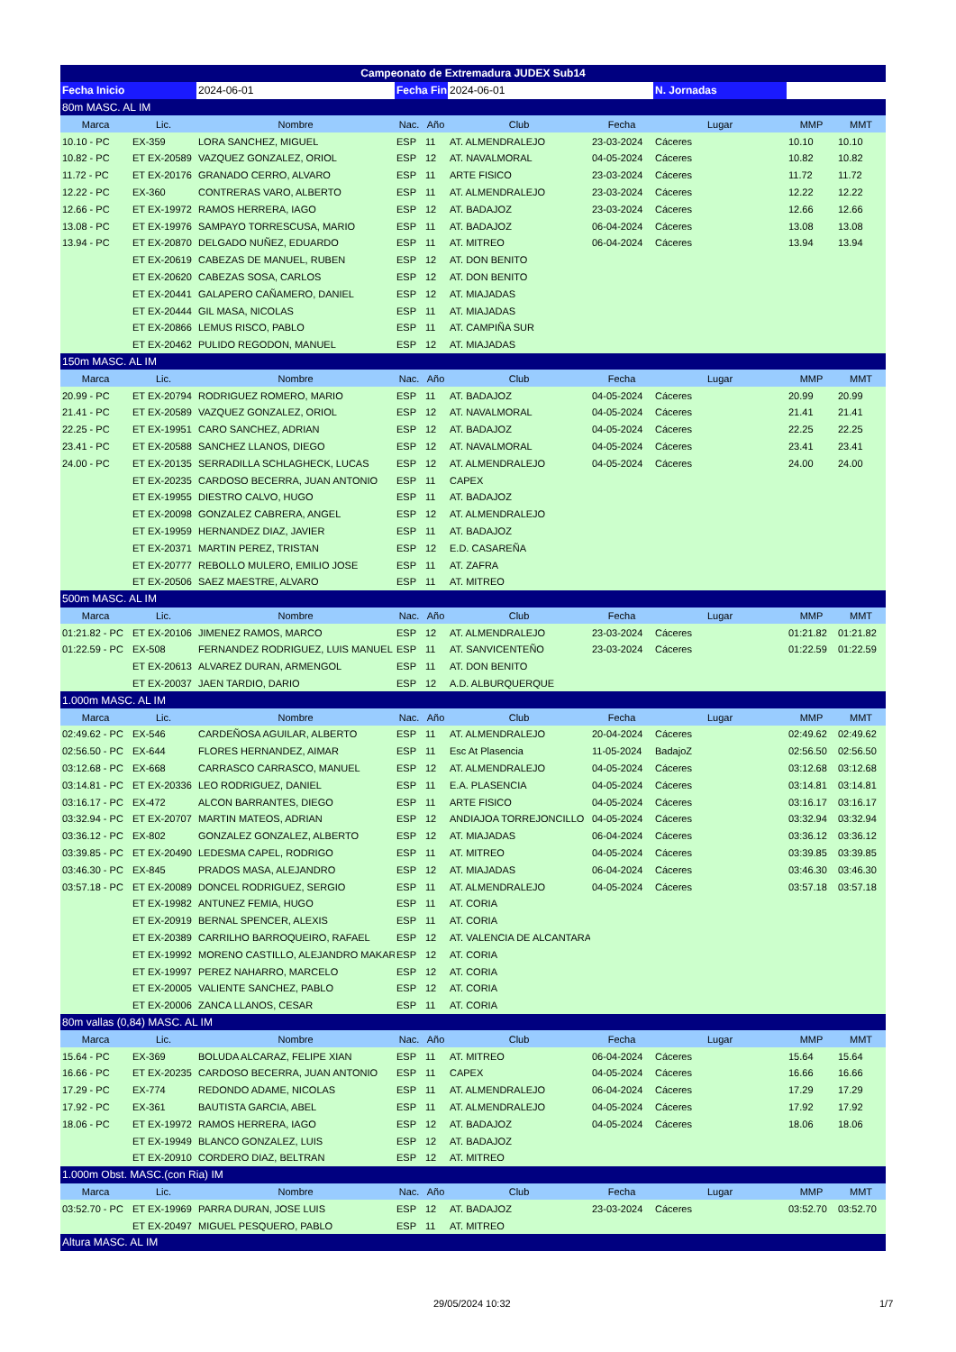| Campeonato de Extremadura JUDEX Sub14 | | | | | | | | | |
| Fecha Inicio | | 2024-06-01 | Fecha Fin | | 2024-06-01 | | N. Jornadas | | |
| 80m MASC. AL IM | | | | | | | | | |
| Marca | Lic. | Nombre | Nac. | Año | Club | Fecha | Lugar | MMP | MMT |
| 10.10 - PC | EX-359 | LORA SANCHEZ, MIGUEL | ESP | 11 | AT. ALMENDRALEJO | 23-03-2024 | Cáceres | 10.10 | 10.10 |
| 10.82 - PC | ET EX-20589 | VAZQUEZ GONZALEZ, ORIOL | ESP | 12 | AT. NAVALMORAL | 04-05-2024 | Cáceres | 10.82 | 10.82 |
| 11.72 - PC | ET EX-20176 | GRANADO CERRO, ALVARO | ESP | 11 | ARTE FISICO | 23-03-2024 | Cáceres | 11.72 | 11.72 |
| 12.22 - PC | EX-360 | CONTRERAS VARO, ALBERTO | ESP | 11 | AT. ALMENDRALEJO | 23-03-2024 | Cáceres | 12.22 | 12.22 |
| 12.66 - PC | ET EX-19972 | RAMOS HERRERA, IAGO | ESP | 12 | AT. BADAJOZ | 23-03-2024 | Cáceres | 12.66 | 12.66 |
| 13.08 - PC | ET EX-19976 | SAMPAYO TORRESCUSA, MARIO | ESP | 11 | AT. BADAJOZ | 06-04-2024 | Cáceres | 13.08 | 13.08 |
| 13.94 - PC | ET EX-20870 | DELGADO NUÑEZ, EDUARDO | ESP | 11 | AT. MITREO | 06-04-2024 | Cáceres | 13.94 | 13.94 |
| | ET EX-20619 | CABEZAS DE MANUEL, RUBEN | ESP | 12 | AT. DON BENITO | | | | |
| | ET EX-20620 | CABEZAS SOSA, CARLOS | ESP | 12 | AT. DON BENITO | | | | |
| | ET EX-20441 | GALAPERO CAÑAMERO, DANIEL | ESP | 12 | AT. MIAJADAS | | | | |
| | ET EX-20444 | GIL MASA, NICOLAS | ESP | 11 | AT. MIAJADAS | | | | |
| | ET EX-20866 | LEMUS RISCO, PABLO | ESP | 11 | AT. CAMPIÑA SUR | | | | |
| | ET EX-20462 | PULIDO REGODON, MANUEL | ESP | 12 | AT. MIAJADAS | | | | |
| 150m MASC. AL IM | | | | | | | | | |
| Marca | Lic. | Nombre | Nac. | Año | Club | Fecha | Lugar | MMP | MMT |
| 20.99 - PC | ET EX-20794 | RODRIGUEZ ROMERO, MARIO | ESP | 11 | AT. BADAJOZ | 04-05-2024 | Cáceres | 20.99 | 20.99 |
| 21.41 - PC | ET EX-20589 | VAZQUEZ GONZALEZ, ORIOL | ESP | 12 | AT. NAVALMORAL | 04-05-2024 | Cáceres | 21.41 | 21.41 |
| 22.25 - PC | ET EX-19951 | CARO SANCHEZ, ADRIAN | ESP | 12 | AT. BADAJOZ | 04-05-2024 | Cáceres | 22.25 | 22.25 |
| 23.41 - PC | ET EX-20588 | SANCHEZ LLANOS, DIEGO | ESP | 12 | AT. NAVALMORAL | 04-05-2024 | Cáceres | 23.41 | 23.41 |
| 24.00 - PC | ET EX-20135 | SERRADILLA SCHLAGHECK, LUCAS | ESP | 12 | AT. ALMENDRALEJO | 04-05-2024 | Cáceres | 24.00 | 24.00 |
| | ET EX-20235 | CARDOSO BECERRA, JUAN ANTONIO | ESP | 11 | CAPEX | | | | |
| | ET EX-19955 | DIESTRO CALVO, HUGO | ESP | 11 | AT. BADAJOZ | | | | |
| | ET EX-20098 | GONZALEZ CABRERA, ANGEL | ESP | 12 | AT. ALMENDRALEJO | | | | |
| | ET EX-19959 | HERNANDEZ DIAZ, JAVIER | ESP | 11 | AT. BADAJOZ | | | | |
| | ET EX-20371 | MARTIN PEREZ, TRISTAN | ESP | 12 | E.D. CASAREÑA | | | | |
| | ET EX-20777 | REBOLLO MULERO, EMILIO JOSE | ESP | 11 | AT. ZAFRA | | | | |
| | ET EX-20506 | SAEZ MAESTRE, ALVARO | ESP | 11 | AT. MITREO | | | | |
| 500m MASC. AL IM | | | | | | | | | |
| Marca | Lic. | Nombre | Nac. | Año | Club | Fecha | Lugar | MMP | MMT |
| 01:21.82 - PC | ET EX-20106 | JIMENEZ RAMOS, MARCO | ESP | 12 | AT. ALMENDRALEJO | 23-03-2024 | Cáceres | 01:21.82 | 01:21.82 |
| 01:22.59 - PC | EX-508 | FERNANDEZ RODRIGUEZ, LUIS MANUEL | ESP | 11 | AT. SANVICENTEÑO | 23-03-2024 | Cáceres | 01:22.59 | 01:22.59 |
| | ET EX-20613 | ALVAREZ DURAN, ARMENGOL | ESP | 11 | AT. DON BENITO | | | | |
| | ET EX-20037 | JAEN TARDIO, DARIO | ESP | 12 | A.D. ALBURQUERQUE | | | | |
| 1.000m MASC. AL IM | | | | | | | | | |
| Marca | Lic. | Nombre | Nac. | Año | Club | Fecha | Lugar | MMP | MMT |
| 02:49.62 - PC | EX-546 | CARDEÑOSA AGUILAR, ALBERTO | ESP | 11 | AT. ALMENDRALEJO | 20-04-2024 | Cáceres | 02:49.62 | 02:49.62 |
| 02:56.50 - PC | EX-644 | FLORES HERNANDEZ, AIMAR | ESP | 11 | Esc At Plasencia | 11-05-2024 | BadajoZ | 02:56.50 | 02:56.50 |
| 03:12.68 - PC | EX-668 | CARRASCO CARRASCO, MANUEL | ESP | 12 | AT. ALMENDRALEJO | 04-05-2024 | Cáceres | 03:12.68 | 03:12.68 |
| 03:14.81 - PC | ET EX-20336 | LEO RODRIGUEZ, DANIEL | ESP | 11 | E.A. PLASENCIA | 04-05-2024 | Cáceres | 03:14.81 | 03:14.81 |
| 03:16.17 - PC | EX-472 | ALCON BARRANTES, DIEGO | ESP | 11 | ARTE FISICO | 04-05-2024 | Cáceres | 03:16.17 | 03:16.17 |
| 03:32.94 - PC | ET EX-20707 | MARTIN MATEOS, ADRIAN | ESP | 12 | ANDIAJOA TORREJONCILLO | 04-05-2024 | Cáceres | 03:32.94 | 03:32.94 |
| 03:36.12 - PC | EX-802 | GONZALEZ GONZALEZ, ALBERTO | ESP | 12 | AT. MIAJADAS | 06-04-2024 | Cáceres | 03:36.12 | 03:36.12 |
| 03:39.85 - PC | ET EX-20490 | LEDESMA CAPEL, RODRIGO | ESP | 11 | AT. MITREO | 04-05-2024 | Cáceres | 03:39.85 | 03:39.85 |
| 03:46.30 - PC | EX-845 | PRADOS MASA, ALEJANDRO | ESP | 12 | AT. MIAJADAS | 06-04-2024 | Cáceres | 03:46.30 | 03:46.30 |
| 03:57.18 - PC | ET EX-20089 | DONCEL RODRIGUEZ, SERGIO | ESP | 11 | AT. ALMENDRALEJO | 04-05-2024 | Cáceres | 03:57.18 | 03:57.18 |
| | ET EX-19982 | ANTUNEZ FEMIA, HUGO | ESP | 11 | AT. CORIA | | | | |
| | ET EX-20919 | BERNAL SPENCER, ALEXIS | ESP | 11 | AT. CORIA | | | | |
| | ET EX-20389 | CARRILHO BARROQUEIRO, RAFAEL | ESP | 12 | AT. VALENCIA DE ALCANTARA | | | | |
| | ET EX-19992 | MORENO CASTILLO, ALEJANDRO MAKAR | ESP | 12 | AT. CORIA | | | | |
| | ET EX-19997 | PEREZ NAHARRO, MARCELO | ESP | 12 | AT. CORIA | | | | |
| | ET EX-20005 | VALIENTE SANCHEZ, PABLO | ESP | 12 | AT. CORIA | | | | |
| | ET EX-20006 | ZANCA LLANOS, CESAR | ESP | 11 | AT. CORIA | | | | |
| 80m vallas (0,84) MASC. AL IM | | | | | | | | | |
| Marca | Lic. | Nombre | Nac. | Año | Club | Fecha | Lugar | MMP | MMT |
| 15.64 - PC | EX-369 | BOLUDA ALCARAZ, FELIPE XIAN | ESP | 11 | AT. MITREO | 06-04-2024 | Cáceres | 15.64 | 15.64 |
| 16.66 - PC | ET EX-20235 | CARDOSO BECERRA, JUAN ANTONIO | ESP | 11 | CAPEX | 04-05-2024 | Cáceres | 16.66 | 16.66 |
| 17.29 - PC | EX-774 | REDONDO ADAME, NICOLAS | ESP | 11 | AT. ALMENDRALEJO | 06-04-2024 | Cáceres | 17.29 | 17.29 |
| 17.92 - PC | EX-361 | BAUTISTA GARCIA, ABEL | ESP | 11 | AT. ALMENDRALEJO | 04-05-2024 | Cáceres | 17.92 | 17.92 |
| 18.06 - PC | ET EX-19972 | RAMOS HERRERA, IAGO | ESP | 12 | AT. BADAJOZ | 04-05-2024 | Cáceres | 18.06 | 18.06 |
| | ET EX-19949 | BLANCO GONZALEZ, LUIS | ESP | 12 | AT. BADAJOZ | | | | |
| | ET EX-20910 | CORDERO DIAZ, BELTRAN | ESP | 12 | AT. MITREO | | | | |
| 1.000m Obst. MASC.(con Ria) IM | | | | | | | | | |
| Marca | Lic. | Nombre | Nac. | Año | Club | Fecha | Lugar | MMP | MMT |
| 03:52.70 - PC | ET EX-19969 | PARRA DURAN, JOSE LUIS | ESP | 12 | AT. BADAJOZ | 23-03-2024 | Cáceres | 03:52.70 | 03:52.70 |
| | ET EX-20497 | MIGUEL PESQUERO, PABLO | ESP | 11 | AT. MITREO | | | | |
| Altura MASC. AL IM | | | | | | | | | |
29/05/2024 10:32 1/7